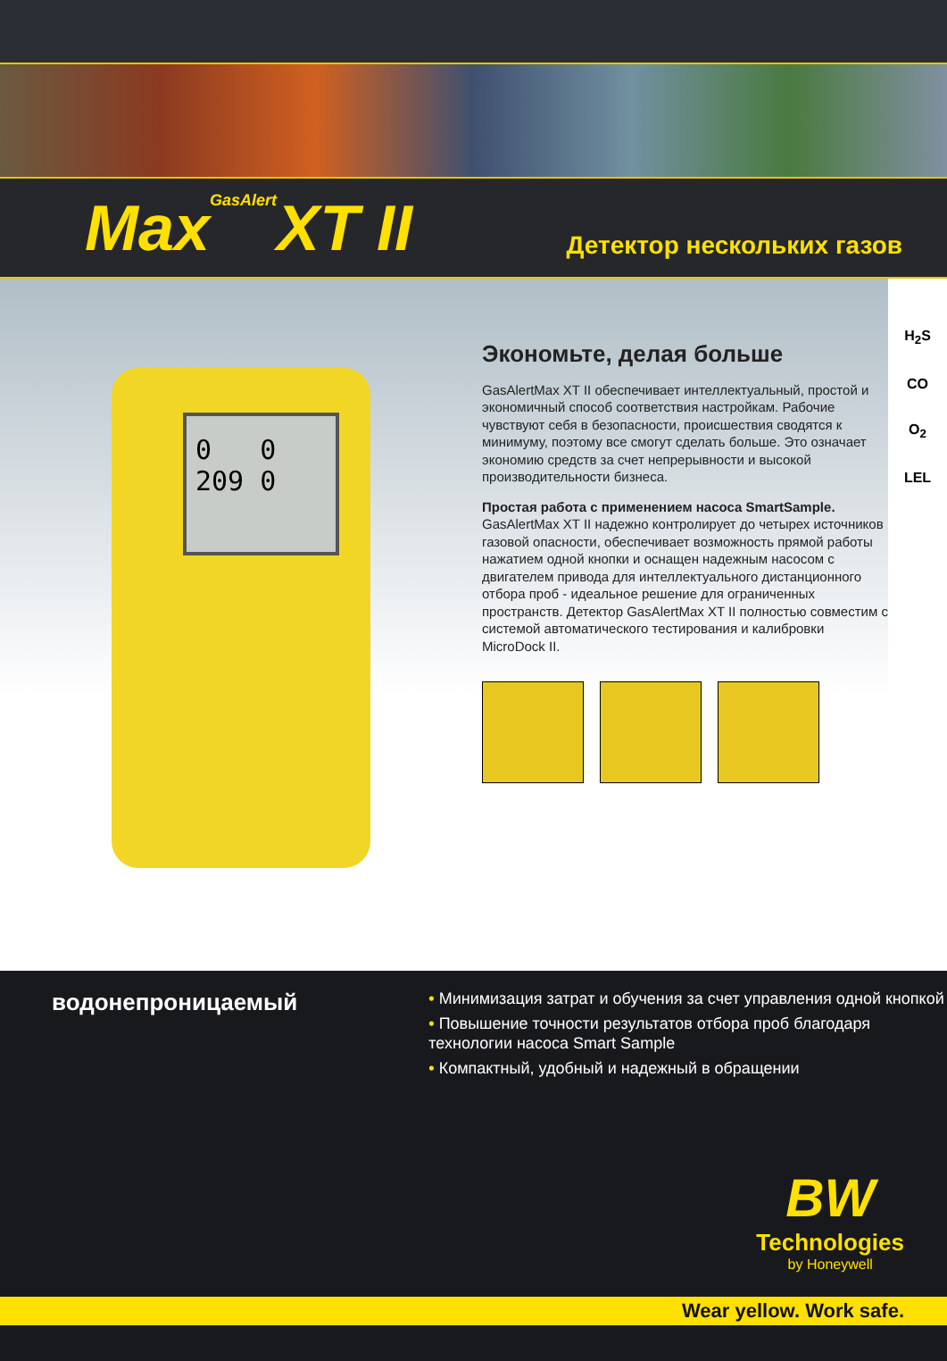MaxGasAlert XT II
Детектор нескольких газов
0 0
209 0
Экономьте, делая больше
GasAlertMax XT II обеспечивает интеллектуальный, простой и экономичный способ соответствия настройкам. Рабочие чувствуют себя в безопасности, происшествия сводятся к минимуму, поэтому все смогут сделать больше. Это означает экономию средств за счет непрерывности и высокой производительности бизнеса.
Простая работа с применением насоса SmartSample.
GasAlertMax XT II надежно контролирует до четырех источников газовой опасности, обеспечивает возможность прямой работы нажатием одной кнопки и оснащен надежным насосом с двигателем привода для интеллектуального дистанционного отбора проб - идеальное решение для ограниченных пространств. Детектор GasAlertMax XT II полностью совместим с системой автоматического тестирования и калибровки MicroDock II.
H<sub>2</sub>S
CO
O<sub>2</sub>
LEL
водонепроницаемый
• Минимизация затрат и обучения за счет управления одной кнопкой
• Повышение точности результатов отбора проб благодаря технологии насоса Smart Sample
• Компактный, удобный и надежный в обращении
BW
Technologies
by Honeywell
Wear yellow. Work safe.